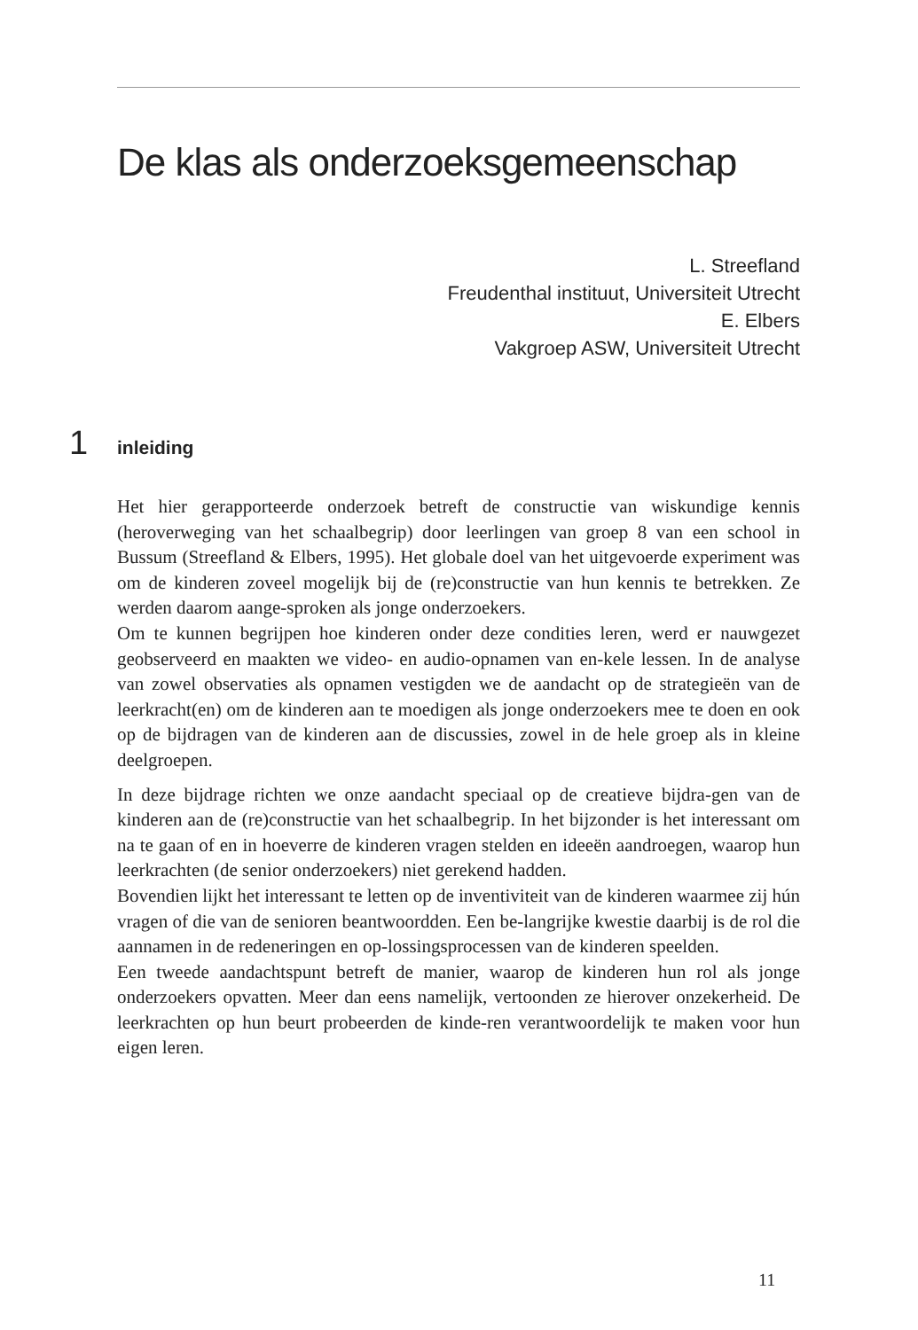De klas als onderzoeksgemeenschap
L. Streefland
Freudenthal instituut, Universiteit Utrecht
E. Elbers
Vakgroep ASW, Universiteit Utrecht
1 inleiding
Het hier gerapporteerde onderzoek betreft de constructie van wiskundige kennis (heroverweging van het schaalbegrip) door leerlingen van groep 8 van een school in Bussum (Streefland & Elbers, 1995). Het globale doel van het uitgevoerde experiment was om de kinderen zoveel mogelijk bij de (re)constructie van hun kennis te betrekken. Ze werden daarom aange-sproken als jonge onderzoekers.
Om te kunnen begrijpen hoe kinderen onder deze condities leren, werd er nauwgezet geobserveerd en maakten we video- en audio-opnamen van en-kele lessen. In de analyse van zowel observaties als opnamen vestigden we de aandacht op de strategieën van de leerkracht(en) om de kinderen aan te moedigen als jonge onderzoekers mee te doen en ook op de bijdragen van de kinderen aan de discussies, zowel in de hele groep als in kleine deelgroepen.
In deze bijdrage richten we onze aandacht speciaal op de creatieve bijdra-gen van de kinderen aan de (re)constructie van het schaalbegrip. In het bijzonder is het interessant om na te gaan of en in hoeverre de kinderen vragen stelden en ideeën aandroegen, waarop hun leerkrachten (de senior onderzoekers) niet gerekend hadden.
Bovendien lijkt het interessant te letten op de inventiviteit van de kinderen waarmee zij hún vragen of die van de senioren beantwoordden. Een be-langrijke kwestie daarbij is de rol die aannamen in de redeneringen en op-lossingsprocessen van de kinderen speelden.
Een tweede aandachtspunt betreft de manier, waarop de kinderen hun rol als jonge onderzoekers opvatten. Meer dan eens namelijk, vertoonden ze hierover onzekerheid. De leerkrachten op hun beurt probeerden de kinde-ren verantwoordelijk te maken voor hun eigen leren.
11